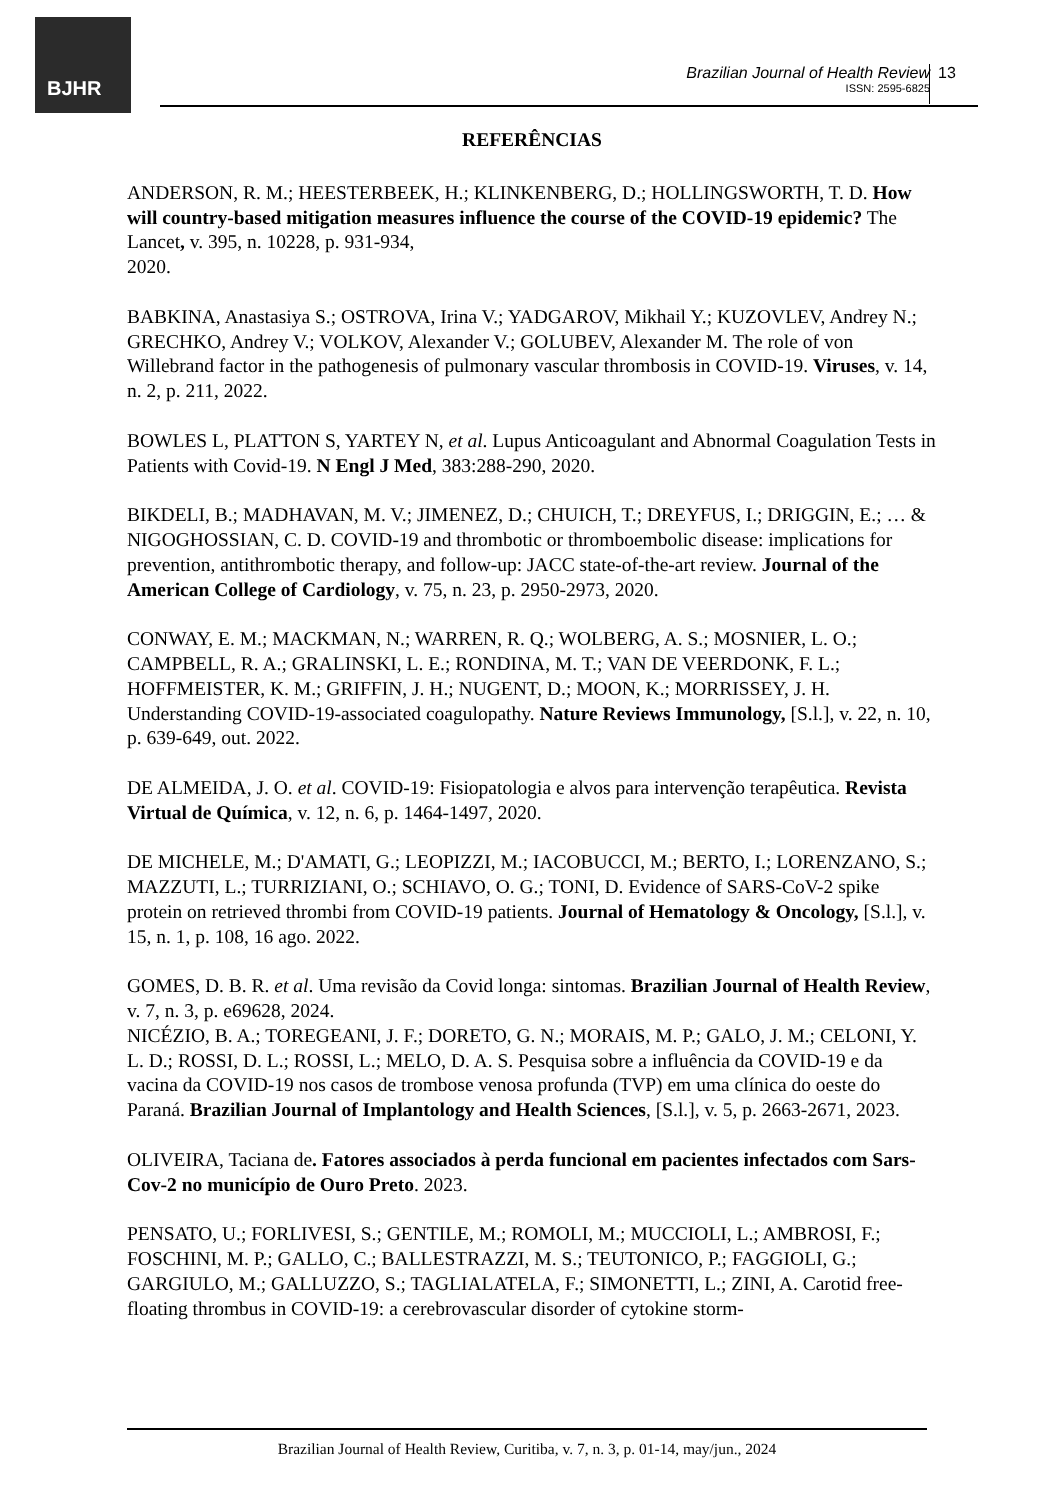BJHR
Brazilian Journal of Health Review
ISSN: 2595-6825
13
REFERÊNCIAS
ANDERSON, R. M.; HEESTERBEEK, H.; KLINKENBERG, D.; HOLLINGSWORTH, T. D. How will country-based mitigation measures influence the course of the COVID-19 epidemic? The Lancet, v. 395, n. 10228, p. 931-934,
2020.
BABKINA, Anastasiya S.; OSTROVA, Irina V.; YADGAROV, Mikhail Y.; KUZOVLEV, Andrey N.; GRECHKO, Andrey V.; VOLKOV, Alexander V.; GOLUBEV, Alexander M. The role of von Willebrand factor in the pathogenesis of pulmonary vascular thrombosis in COVID-19. Viruses, v. 14, n. 2, p. 211, 2022.
BOWLES L, PLATTON S, YARTEY N, et al. Lupus Anticoagulant and Abnormal Coagulation Tests in Patients with Covid-19. N Engl J Med, 383:288-290, 2020.
BIKDELI, B.; MADHAVAN, M. V.; JIMENEZ, D.; CHUICH, T.; DREYFUS, I.; DRIGGIN, E.; … & NIGOGHOSSIAN, C. D. COVID-19 and thrombotic or thromboembolic disease: implications for prevention, antithrombotic therapy, and follow-up: JACC state-of-the-art review. Journal of the American College of Cardiology, v. 75, n. 23, p. 2950-2973, 2020.
CONWAY, E. M.; MACKMAN, N.; WARREN, R. Q.; WOLBERG, A. S.; MOSNIER, L. O.; CAMPBELL, R. A.; GRALINSKI, L. E.; RONDINA, M. T.; VAN DE VEERDONK, F. L.; HOFFMEISTER, K. M.; GRIFFIN, J. H.; NUGENT, D.; MOON, K.; MORRISSEY, J. H. Understanding COVID-19-associated coagulopathy. Nature Reviews Immunology, [S.l.], v. 22, n. 10, p. 639-649, out. 2022.
DE ALMEIDA, J. O. et al. COVID-19: Fisiopatologia e alvos para intervenção terapêutica. Revista Virtual de Química, v. 12, n. 6, p. 1464-1497, 2020.
DE MICHELE, M.; D'AMATI, G.; LEOPIZZI, M.; IACOBUCCI, M.; BERTO, I.; LORENZANO, S.; MAZZUTI, L.; TURRIZIANI, O.; SCHIAVO, O. G.; TONI, D. Evidence of SARS-CoV-2 spike protein on retrieved thrombi from COVID-19 patients. Journal of Hematology & Oncology, [S.l.], v. 15, n. 1, p. 108, 16 ago. 2022.
GOMES, D. B. R. et al. Uma revisão da Covid longa: sintomas. Brazilian Journal of Health Review, v. 7, n. 3, p. e69628, 2024.
NICÉZIO, B. A.; TOREGEANI, J. F.; DORETO, G. N.; MORAIS, M. P.; GALO, J. M.; CELONI, Y. L. D.; ROSSI, D. L.; ROSSI, L.; MELO, D. A. S. Pesquisa sobre a influência da COVID-19 e da vacina da COVID-19 nos casos de trombose venosa profunda (TVP) em uma clínica do oeste do Paraná. Brazilian Journal of Implantology and Health Sciences, [S.l.], v. 5, p. 2663-2671, 2023.
OLIVEIRA, Taciana de. Fatores associados à perda funcional em pacientes infectados com Sars-Cov-2 no município de Ouro Preto. 2023.
PENSATO, U.; FORLIVESI, S.; GENTILE, M.; ROMOLI, M.; MUCCIOLI, L.; AMBROSI, F.; FOSCHINI, M. P.; GALLO, C.; BALLESTRAZZI, M. S.; TEUTONICO, P.; FAGGIOLI, G.; GARGIULO, M.; GALLUZZO, S.; TAGLIALATELA, F.; SIMONETTI, L.; ZINI, A. Carotid free-floating thrombus in COVID-19: a cerebrovascular disorder of cytokine storm-
Brazilian Journal of Health Review, Curitiba, v. 7, n. 3, p. 01-14, may/jun., 2024